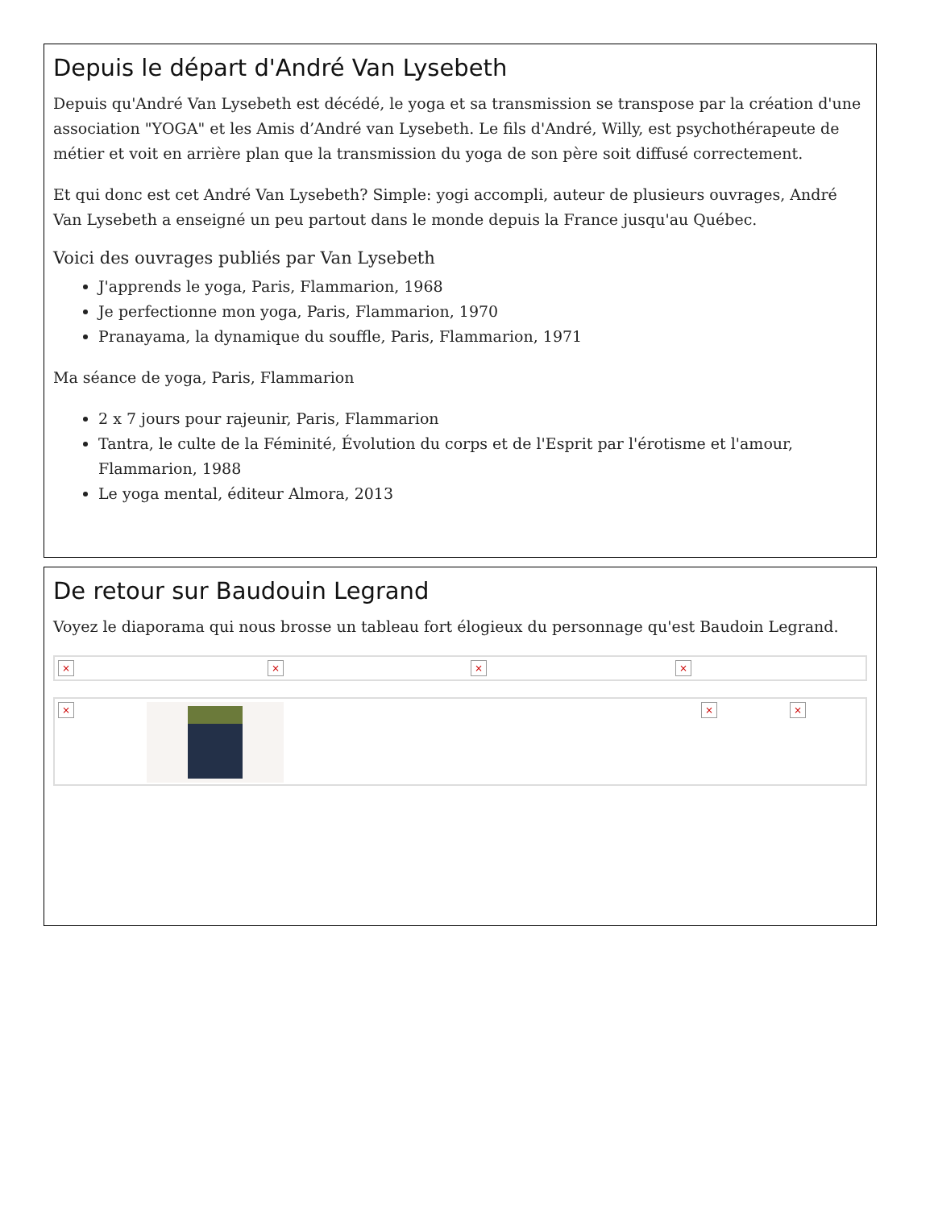Depuis le départ d'André Van Lysebeth
Depuis qu'André Van Lysebeth est décédé, le yoga et sa transmission se transpose par la création d'une association "YOGA" et les Amis d’André van Lysebeth. Le fils d'André, Willy, est psychothérapeute de métier et voit en arrière plan que la transmission du yoga de son père soit diffusé correctement.
Et qui donc est cet André Van Lysebeth? Simple: yogi accompli, auteur de plusieurs ouvrages, André Van Lysebeth a enseigné un peu partout dans le monde depuis la France jusqu'au Québec.
Voici des ouvrages publiés par Van Lysebeth
J'apprends le yoga, Paris, Flammarion, 1968
Je perfectionne mon yoga, Paris, Flammarion, 1970
Pranayama, la dynamique du souffle, Paris, Flammarion, 1971
Ma séance de yoga, Paris, Flammarion
2 x 7 jours pour rajeunir, Paris, Flammarion
Tantra, le culte de la Féminité, Évolution du corps et de l'Esprit par l'érotisme et l'amour, Flammarion, 1988
Le yoga mental, éditeur Almora, 2013
De retour sur Baudouin Legrand
Voyez le diaporama qui nous brosse un tableau fort élogieux du personnage qu'est Baudoin Legrand.
× × × ×
× × ×